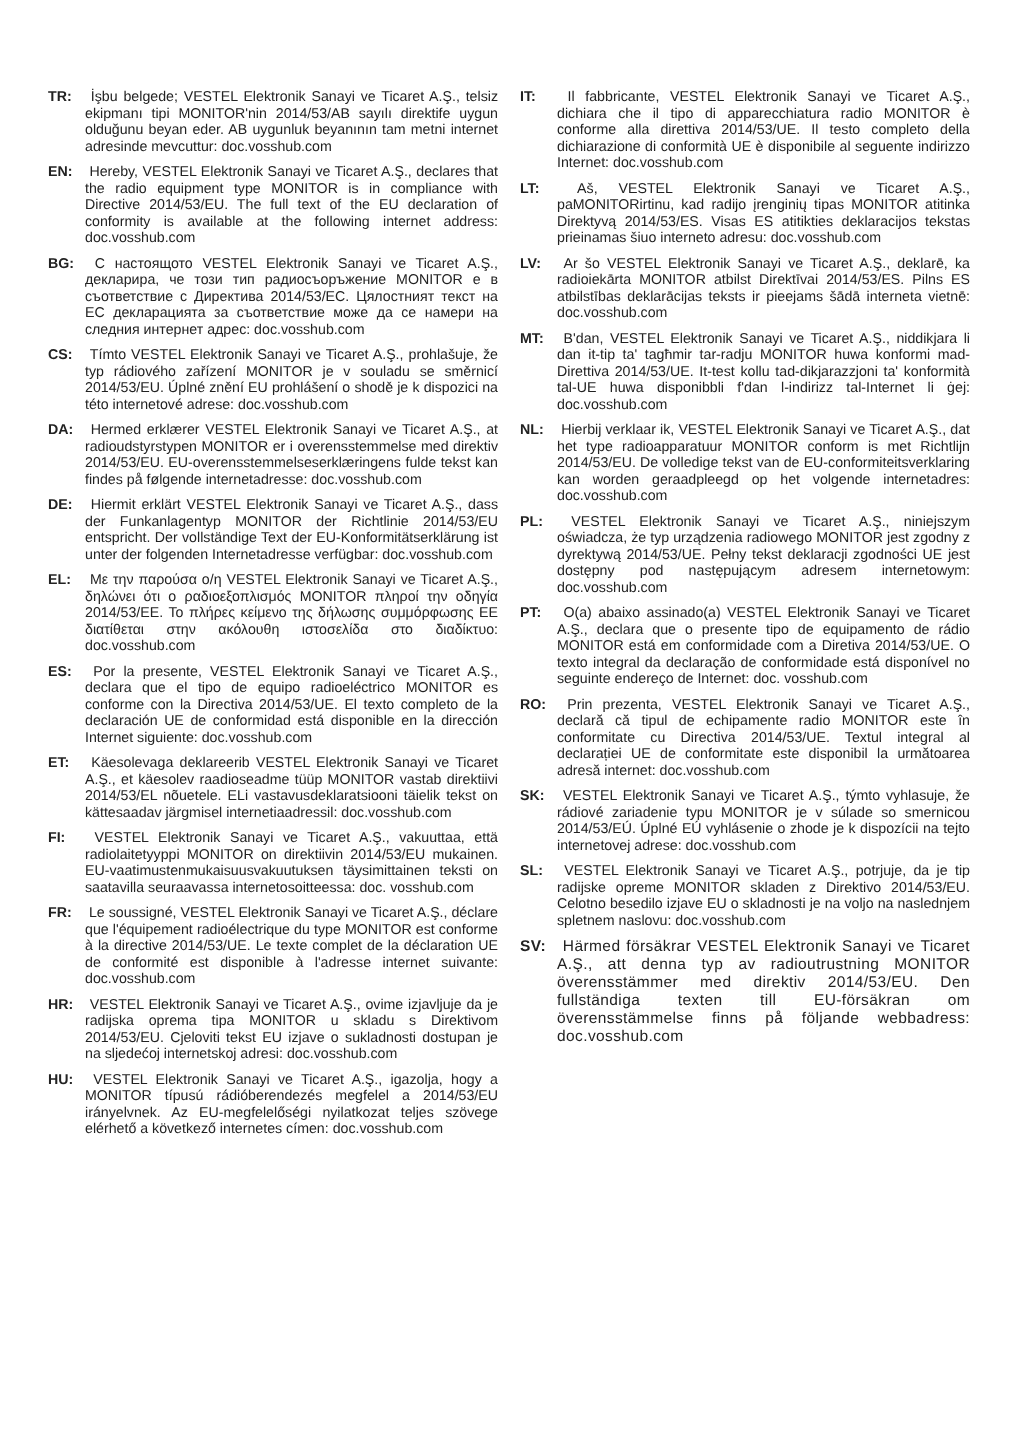TR: İşbu belgede; VESTEL Elektronik Sanayi ve Ticaret A.Ş., telsiz ekipmanı tipi MONITOR'nin 2014/53/AB sayılı direktife uygun olduğunu beyan eder. AB uygunluk beyanının tam metni internet adresinde mevcuttur: doc.vosshub.com
EN: Hereby, VESTEL Elektronik Sanayi ve Ticaret A.Ş., declares that the radio equipment type MONITOR is in compliance with Directive 2014/53/EU. The full text of the EU declaration of conformity is available at the following internet address: doc.vosshub.com
BG: С настоящото VESTEL Elektronik Sanayi ve Ticaret A.Ş., декларира, че този тип радиосъоръжение MONITOR е в съответствие с Директива 2014/53/ЕС. Цялостният текст на ЕС декларацията за съответствие може да се намери на следния интернет адрес: doc.vosshub.com
CS: Tímto VESTEL Elektronik Sanayi ve Ticaret A.Ş., prohlašuje, že typ rádiového zařízení MONITOR je v souladu se směrnicí 2014/53/EU. Úplné znění EU prohlášení o shodě je k dispozici na této internetové adrese: doc.vosshub.com
DA: Hermed erklærer VESTEL Elektronik Sanayi ve Ticaret A.Ş., at radioudstyrstypen MONITOR er i overensstemmelse med direktiv 2014/53/EU. EU-overensstemmelseserklæringens fulde tekst kan findes på følgende internetadresse: doc.vosshub.com
DE: Hiermit erklärt VESTEL Elektronik Sanayi ve Ticaret A.Ş., dass der Funkanlagentyp MONITOR der Richtlinie 2014/53/EU entspricht. Der vollständige Text der EU-Konformitätser­klärung ist unter der folgenden Internetadresse verfügbar: doc.vosshub.com
EL: Με την παρούσα ο/η VESTEL Elektronik Sanayi ve Ticaret A.Ş., δηλώνει ότι ο ραδιοεξοπλισμός MONITOR πληροί την οδηγία 2014/53/ΕΕ. Το πλήρες κείμενο της δήλωσης συμμόρφωσης ΕΕ διατίθεται στην ακόλουθη ιστοσελίδα στο διαδίκτυο: doc.vosshub.com
ES: Por la presente, VESTEL Elektronik Sanayi ve Ticaret A.Ş., declara que el tipo de equipo radioeléctrico MONITOR es conforme con la Directiva 2014/53/UE. El texto completo de la declaración UE de conformidad está disponible en la dirección Internet siguiente: doc.vosshub.com
ET: Käesolevaga deklareerib VESTEL Elektronik Sanayi ve Ticaret A.Ş., et käesolev raadioseadme tüüp MONITOR vastab direktiivi 2014/53/EL nõuetele. ELi vastavusdeklaratsiooni täielik tekst on kättesaadav järgmisel internetiaadressil: doc.vosshub.com
FI: VESTEL Elektronik Sanayi ve Ticaret A.Ş., vakuuttaa, että radiolaitetyyppi MONITOR on direktiivin 2014/53/EU mukainen. EU-vaatimustenmukaisuusvakuutuksen täysimittainen teksti on saatavilla seuraavassa internetosoitteessa: doc. vosshub.com
FR: Le soussigné, VESTEL Elektronik Sanayi ve Ticaret A.Ş., déclare que l'équipement radioélectrique du type MONITOR est conforme à la directive 2014/53/UE. Le texte complet de la déclaration UE de conformité est disponible à l'adresse internet suivante: doc.vosshub.com
HR: VESTEL Elektronik Sanayi ve Ticaret A.Ş., ovime izjavljuje da je radijska oprema tipa MONITOR u skladu s Direktivom 2014/53/EU. Cjeloviti tekst EU izjave o sukladnosti dostupan je na sljedećoj internetskoj adresi: doc.vosshub.com
HU: VESTEL Elektronik Sanayi ve Ticaret A.Ş., igazolja, hogy a MONITOR típusú rádióberendezés megfelel a 2014/53/EU irányelvnek. Az EU-megfelelőségi nyilatkozat teljes szövege elérhető a következő internetes címen: doc.vosshub.com
IT: Il fabbricante, VESTEL Elektronik Sanayi ve Ticaret A.Ş., dichiara che il tipo di apparecchiatura radio MONITOR è conforme alla direttiva 2014/53/UE. Il testo completo della dichiarazione di conformità UE è disponibile al seguente indirizzo Internet: doc.vosshub.com
LT: Aš, VESTEL Elektronik Sanayi ve Ticaret A.Ş., paMONITORirtinu, kad radijo įrenginių tipas MONITOR atitinka Direktyvą 2014/53/ES. Visas ES atitikties deklaracijos tekstas prieinamas šiuo interneto adresu: doc.vosshub.com
LV: Ar šo VESTEL Elektronik Sanayi ve Ticaret A.Ş., deklarē, ka radioiekārta MONITOR atbilst Direktīvai 2014/53/ES. Pilns ES atbilstības deklarācijas teksts ir pieejams šādā interneta vietnē: doc.vosshub.com
MT: B'dan, VESTEL Elektronik Sanayi ve Ticaret A.Ş., niddikjara li dan it-tip ta' tagħmir tar-radju MONITOR huwa konformi mad-Direttiva 2014/53/UE. It-test kollu tad-dikjarazzjoni ta' konformità tal-UE huwa disponibbli f'dan l-indirizz tal-Internet li ġej: doc.vosshub.com
NL: Hierbij verklaar ik, VESTEL Elektronik Sanayi ve Ticaret A.Ş., dat het type radioapparatuur MONITOR conform is met Richtlijn 2014/53/EU. De volledige tekst van de EU-conformiteitsverklaring kan worden geraadpleegd op het volgende internetadres: doc.vosshub.com
PL: VESTEL Elektronik Sanayi ve Ticaret A.Ş., niniejszym oświadcza, że typ urządzenia radiowego MONITOR jest zgodny z dyrektywą 2014/53/UE. Pełny tekst deklaracji zgodności UE jest dostępny pod następującym adresem internetowym: doc.vosshub.com
PT: O(a) abaixo assinado(a) VESTEL Elektronik Sanayi ve Ticaret A.Ş., declara que o presente tipo de equipamento de rádio MONITOR está em conformidade com a Diretiva 2014/53/UE. O texto integral da declaração de conformidade está disponível no seguinte endereço de Internet: doc. vosshub.com
RO: Prin prezenta, VESTEL Elektronik Sanayi ve Ticaret A.Ş., declară că tipul de echipamente radio MONITOR este în conformitate cu Directiva 2014/53/UE. Textul integral al declarației UE de conformitate este disponibil la următoarea adresă internet: doc.vosshub.com
SK: VESTEL Elektronik Sanayi ve Ticaret A.Ş., týmto vyhlasuje, že rádiové zariadenie typu MONITOR je v súlade so smernicou 2014/53/EÚ. Úplné EÚ vyhlásenie o zhode je k dispozícii na tejto internetovej adrese: doc.vosshub.com
SL: VESTEL Elektronik Sanayi ve Ticaret A.Ş., potrjuje, da je tip radijske opreme MONITOR skladen z Direktivo 2014/53/EU. Celotno besedilo izjave EU o skladnosti je na voljo na naslednjem spletnem naslovu: doc.vosshub.com
SV: Härmed försäkrar VESTEL Elektronik Sanayi ve Ticaret A.Ş., att denna typ av radioutrustning MONITOR överensstämmer med direktiv 2014/53/EU. Den fullständiga texten till EU-försäkran om överensstämmelse finns på följande webbadress: doc.vosshub.com